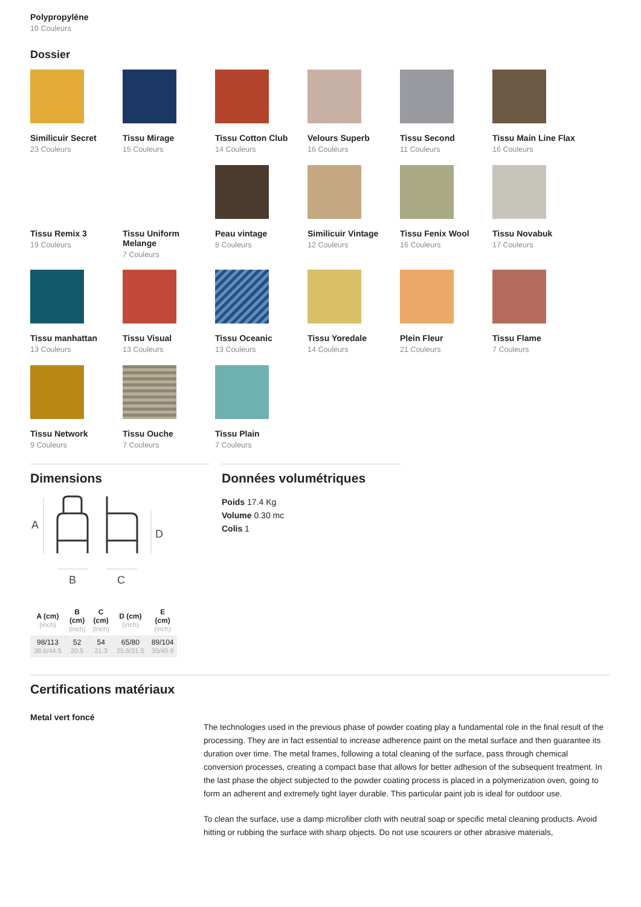Polypropylène
10 Couleurs
Dossier
Similicuir Secret
23 Couleurs
Tissu Mirage
15 Couleurs
Tissu Cotton Club
14 Couleurs
Velours Superb
16 Couleurs
Tissu Second
11 Couleurs
Tissu Main Line Flax
16 Couleurs
Tissu Remix 3
19 Couleurs
Tissu Uniform Melange
7 Couleurs
Peau vintage
8 Couleurs
Similicuir Vintage
12 Couleurs
Tissu Fenix Wool
16 Couleurs
Tissu Novabuk
17 Couleurs
Tissu manhattan
13 Couleurs
Tissu Visual
13 Couleurs
Tissu Oceanic
13 Couleurs
Tissu Yoredale
14 Couleurs
Plein Fleur
21 Couleurs
Tissu Flame
7 Couleurs
Tissu Network
9 Couleurs
Tissu Ouche
7 Couleurs
Tissu Plain
7 Couleurs
Dimensions
A
D
B
C
| A (cm) (inch) | B (cm) (inch) | C (cm) (inch) | D (cm) (inch) | E (cm) (inch) |
| --- | --- | --- | --- | --- |
| 98/113 38.6/44.5 | 52 20.5 | 54 21.3 | 65/80 25.6/31.5 | 89/104 35/40.9 |
Données volumétriques
Poids 17.4 Kg
Volume 0.30 mc
Colis 1
Certifications matériaux
Metal vert foncé
The technologies used in the previous phase of powder coating play a fundamental role in the final result of the processing. They are in fact essential to increase adherence paint on the metal surface and then guarantee its duration over time. The metal frames, following a total cleaning of the surface, pass through chemical conversion processes, creating a compact base that allows for better adhesion of the subsequent treatment. In the last phase the object subjected to the powder coating process is placed in a polymerization oven, going to form an adherent and extremely tight layer durable. This particular paint job is ideal for outdoor use.
To clean the surface, use a damp microfiber cloth with neutral soap or specific metal cleaning products. Avoid hitting or rubbing the surface with sharp objects. Do not use scourers or other abrasive materials,